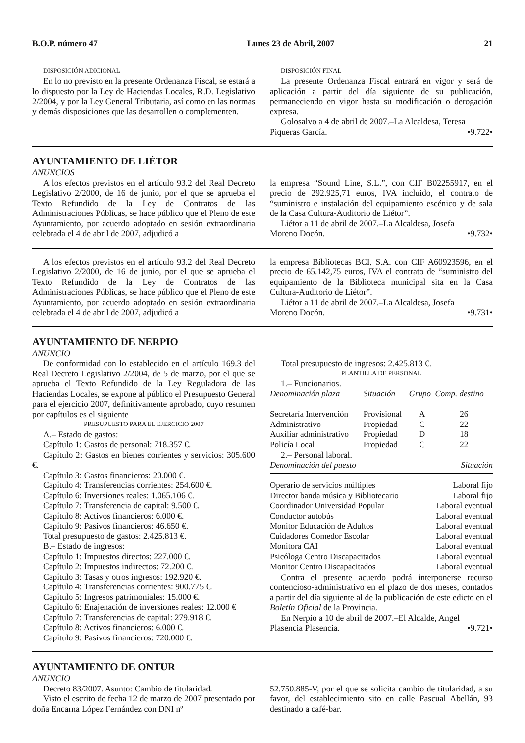B.O.P. número 47 Lunes 23 de Abril, 2007 21
DISPOSICIÓN ADICIONAL
En lo no previsto en la presente Ordenanza Fiscal, se estará a lo dispuesto por la Ley de Haciendas Locales, R.D. Legislativo 2/2004, y por la Ley General Tributaria, así como en las normas y demás disposiciones que las desarrollen o complementen.
DISPOSICIÓN FINAL
La presente Ordenanza Fiscal entrará en vigor y será de aplicación a partir del día siguiente de su publicación, permaneciendo en vigor hasta su modificación o derogación expresa.
Golosalvo a 4 de abril de 2007.–La Alcaldesa, Teresa
Piqueras García. •9.722•
AYUNTAMIENTO DE LIÉTOR
ANUNCIOS
A los efectos previstos en el artículo 93.2 del Real Decreto Legislativo 2/2000, de 16 de junio, por el que se aprueba el Texto Refundido de la Ley de Contratos de las Administraciones Públicas, se hace público que el Pleno de este Ayuntamiento, por acuerdo adoptado en sesión extraordinaria celebrada el 4 de abril de 2007, adjudicó a
la empresa “Sound Line, S.L.”, con CIF B02255917, en el precio de 292.925,71 euros, IVA incluido, el contrato de “suministro e instalación del equipamiento escénico y de sala de la Casa Cultura-Auditorio de Liétor”.
Liétor a 11 de abril de 2007.–La Alcaldesa, Josefa
Moreno Docón. •9.732•
A los efectos previstos en el artículo 93.2 del Real Decreto Legislativo 2/2000, de 16 de junio, por el que se aprueba el Texto Refundido de la Ley de Contratos de las Administraciones Públicas, se hace público que el Pleno de este Ayuntamiento, por acuerdo adoptado en sesión extraordinaria celebrada el 4 de abril de 2007, adjudicó a
la empresa Bibliotecas BCI, S.A. con CIF A60923596, en el precio de 65.142,75 euros, IVA el contrato de “suministro del equipamiento de la Biblioteca municipal sita en la Casa Cultura-Auditorio de Liétor”.
Liétor a 11 de abril de 2007.–La Alcaldesa, Josefa
Moreno Docón. •9.731•
AYUNTAMIENTO DE NERPIO
ANUNCIO
De conformidad con lo establecido en el artículo 169.3 del Real Decreto Legislativo 2/2004, de 5 de marzo, por el que se aprueba el Texto Refundido de la Ley Reguladora de las Haciendas Locales, se expone al público el Presupuesto General para el ejercicio 2007, definitivamente aprobado, cuyo resumen por capítulos es el siguiente
PRESUPUESTO PARA EL EJERCICIO 2007
A.– Estado de gastos:
Capítulo 1: Gastos de personal: 718.357 €.
Capítulo 2: Gastos en bienes corrientes y servicios: 305.600 €.
Capítulo 3: Gastos financieros: 20.000 €.
Capítulo 4: Transferencias corrientes: 254.600 €.
Capítulo 6: Inversiones reales: 1.065.106 €.
Capítulo 7: Transferencia de capital: 9.500 €.
Capítulo 8: Activos financieros: 6.000 €.
Capítulo 9: Pasivos financieros: 46.650 €.
Total presupuesto de gastos: 2.425.813 €.
B.– Estado de ingresos:
Capítulo 1: Impuestos directos: 227.000 €.
Capítulo 2: Impuestos indirectos: 72.200 €.
Capítulo 3: Tasas y otros ingresos: 192.920 €.
Capítulo 4: Transferencias corrientes: 900.775 €.
Capítulo 5: Ingresos patrimoniales: 15.000 €.
Capítulo 6: Enajenación de inversiones reales: 12.000 €
Capítulo 7: Transferencias de capital: 279.918 €.
Capítulo 8: Activos financieros: 6.000 €.
Capítulo 9: Pasivos financieros: 720.000 €.
Total presupuesto de ingresos: 2.425.813 €.
PLANTILLA DE PERSONAL
1.– Funcionarios.
| Denominación plaza | Situación | Grupo | Comp. destino |
| --- | --- | --- | --- |
| Secretaría Intervención | Provisional | A | 26 |
| Administrativo | Propiedad | C | 22 |
| Auxiliar administrativo | Propiedad | D | 18 |
| Policía Local | Propiedad | C | 22 |
2.– Personal laboral.
| Denominación del puesto | Situación |
| --- | --- |
| Operario de servicios múltiples | Laboral fijo |
| Director banda música y Bibliotecario | Laboral fijo |
| Coordinador Universidad Popular | Laboral eventual |
| Conductor autobús | Laboral eventual |
| Monitor Educación de Adultos | Laboral eventual |
| Cuidadores Comedor Escolar | Laboral eventual |
| Monitora CAI | Laboral eventual |
| Psicóloga Centro Discapacitados | Laboral eventual |
| Monitor Centro Discapacitados | Laboral eventual |
Contra el presente acuerdo podrá interponerse recurso contencioso-administrativo en el plazo de dos meses, contados a partir del día siguiente al de la publicación de este edicto en el Boletín Oficial de la Provincia.
En Nerpio a 10 de abril de 2007.–El Alcalde, Angel
Plasencia Plasencia. •9.721•
AYUNTAMIENTO DE ONTUR
ANUNCIO
Decreto 83/2007. Asunto: Cambio de titularidad.
Visto el escrito de fecha 12 de marzo de 2007 presentado por doña Encarna López Fernández con DNI nº
52.750.885-V, por el que se solicita cambio de titularidad, a su favor, del establecimiento sito en calle Pascual Abellán, 93 destinado a café-bar.